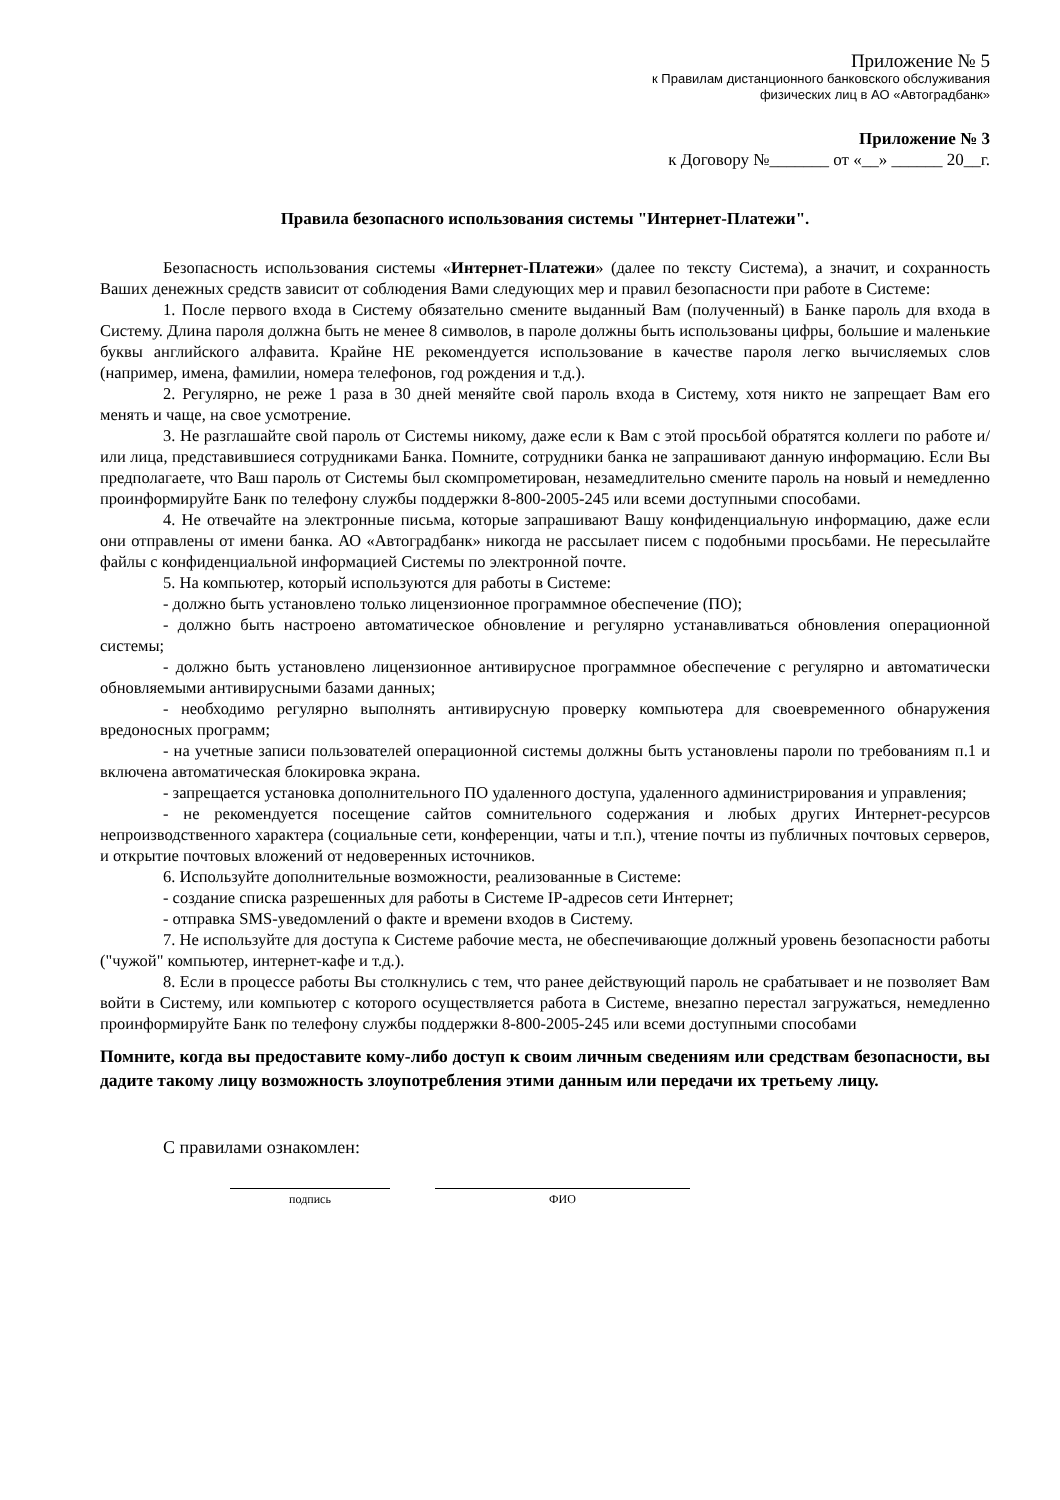Приложение № 5
к Правилам дистанционного банковского обслуживания
физических лиц в АО «Автоградбанк»
Приложение № 3
к Договору №_______ от «__» ______ 20__г.
Правила безопасного использования системы "Интернет-Платежи".
Безопасность использования системы «Интернет-Платежи» (далее по тексту Система), а значит, и сохранность Ваших денежных средств зависит от соблюдения Вами следующих мер и правил безопасности при работе в Системе:
1. После первого входа в Систему обязательно смените выданный Вам (полученный) в Банке пароль для входа в Систему. Длина пароля должна быть не менее 8 символов, в пароле должны быть использованы цифры, большие и маленькие буквы английского алфавита. Крайне НЕ рекомендуется использование в качестве пароля легко вычисляемых слов (например, имена, фамилии, номера телефонов, год рождения и т.д.).
2. Регулярно, не реже 1 раза в 30 дней меняйте свой пароль входа в Систему, хотя никто не запрещает Вам его менять и чаще, на свое усмотрение.
3. Не разглашайте свой пароль от Системы никому, даже если к Вам с этой просьбой обратятся коллеги по работе и/или лица, представившиеся сотрудниками Банка. Помните, сотрудники банка не запрашивают данную информацию. Если Вы предполагаете, что Ваш пароль от Системы был скомпрометирован, незамедлительно смените пароль на новый и немедленно проинформируйте Банк по телефону службы поддержки 8-800-2005-245 или всеми доступными способами.
4. Не отвечайте на электронные письма, которые запрашивают Вашу конфиденциальную информацию, даже если они отправлены от имени банка. АО «Автоградбанк» никогда не рассылает писем с подобными просьбами. Не пересылайте файлы с конфиденциальной информацией Системы по электронной почте.
5. На компьютер, который используются для работы в Системе:
- должно быть установлено только лицензионное программное обеспечение (ПО);
- должно быть настроено автоматическое обновление и регулярно устанавливаться обновления операционной системы;
- должно быть установлено лицензионное антивирусное программное обеспечение с регулярно и автоматически обновляемыми антивирусными базами данных;
- необходимо регулярно выполнять антивирусную проверку компьютера для своевременного обнаружения вредоносных программ;
- на учетные записи пользователей операционной системы должны быть установлены пароли по требованиям п.1 и включена автоматическая блокировка экрана.
- запрещается установка дополнительного ПО удаленного доступа, удаленного администрирования и управления;
- не рекомендуется посещение сайтов сомнительного содержания и любых других Интернет-ресурсов непроизводственного характера (социальные сети, конференции, чаты и т.п.), чтение почты из публичных почтовых серверов, и открытие почтовых вложений от недоверенных источников.
6. Используйте дополнительные возможности, реализованные в Системе:
- создание списка разрешенных для работы в Системе IP-адресов сети Интернет;
- отправка SMS-уведомлений о факте и времени входов в Систему.
7. Не используйте для доступа к Системе рабочие места, не обеспечивающие должный уровень безопасности работы ("чужой" компьютер, интернет-кафе и т.д.).
8. Если в процессе работы Вы столкнулись с тем, что ранее действующий пароль не срабатывает и не позволяет Вам войти в Систему, или компьютер с которого осуществляется работа в Системе, внезапно перестал загружаться, немедленно проинформируйте Банк по телефону службы поддержки 8-800-2005-245 или всеми доступными способами
Помните, когда вы предоставите кому-либо доступ к своим личным сведениям или средствам безопасности, вы дадите такому лицу возможность злоупотребления этими данным или передачи их третьему лицу.
С правилами ознакомлен:
подпись ФИО